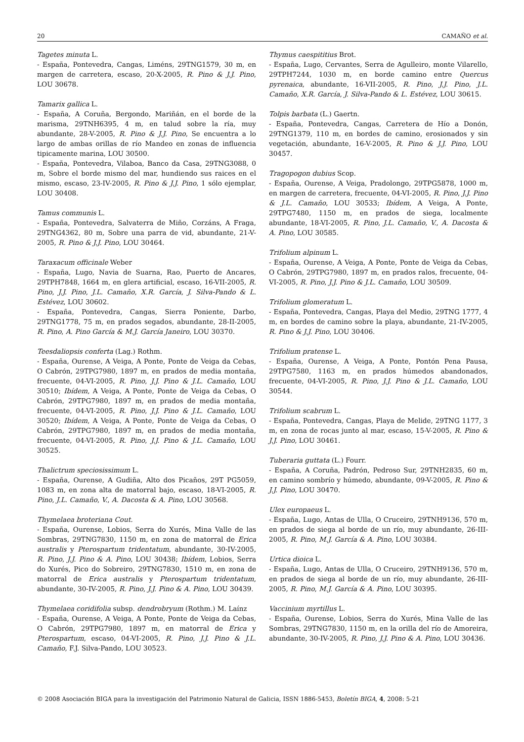20 CAMAÑO et al.
Tagetes minuta L.
- España, Pontevedra, Cangas, Liméns, 29TNG1579, 30 m, en margen de carretera, escaso, 20-X-2005, R. Pino & J.J. Pino, LOU 30678.
Tamarix gallica L.
- España, A Coruña, Bergondo, Mariñán, en el borde de la marisma, 29TNH6395, 4 m, en talud sobre la ría, muy abundante, 28-V-2005, R. Pino & J.J. Pino, Se encuentra a lo largo de ambas orillas de río Mandeo en zonas de influencia tipicamente marina, LOU 30500.
- España, Pontevedra, Vilaboa, Banco da Casa, 29TNG3088, 0 m, Sobre el borde mismo del mar, hundiendo sus raices en el mismo, escaso, 23-IV-2005, R. Pino & J.J. Pino, 1 sólo ejemplar, LOU 30408.
Tamus communis L.
- España, Pontevedra, Salvaterra de Miño, Corzáns, A Fraga, 29TNG4362, 80 m, Sobre una parra de vid, abundante, 21-V-2005, R. Pino & J.J. Pino, LOU 30464.
Taraxacum officinale Weber
- España, Lugo, Navia de Suarna, Rao, Puerto de Ancares, 29TPH7848, 1664 m, en glera artificial, escaso, 16-VII-2005, R. Pino, J.J. Pino, J.L. Camaño, X.R. García, J. Silva-Pando & L. Estévez, LOU 30602.
- España, Pontevedra, Cangas, Sierra Poniente, Darbo, 29TNG1778, 75 m, en prados segados, abundante, 28-II-2005, R. Pino, A. Pino García & M.J. García Janeiro, LOU 30370.
Teesdaliopsis conferta (Lag.) Rothm.
- España, Ourense, A Veiga, A Ponte, Ponte de Veiga da Cebas, O Cabrón, 29TPG7980, 1897 m, en prados de media montaña, frecuente, 04-VI-2005, R. Pino, J.J. Pino & J.L. Camaño, LOU 30510; Ibídem, A Veiga, A Ponte, Ponte de Veiga da Cebas, O Cabrón, 29TPG7980, 1897 m, en prados de media montaña, frecuente, 04-VI-2005, R. Pino, J.J. Pino & J.L. Camaño, LOU 30520; Ibídem, A Veiga, A Ponte, Ponte de Veiga da Cebas, O Cabrón, 29TPG7980, 1897 m, en prados de media montaña, frecuente, 04-VI-2005, R. Pino, J.J. Pino & J.L. Camaño, LOU 30525.
Thalictrum speciosissimum L.
- España, Ourense, A Gudiña, Alto dos Picaños, 29T PG5059, 1083 m, en zona alta de matorral bajo, escaso, 18-VI-2005, R. Pino, J.L. Camaño, V., A. Dacosta & A. Pino, LOU 30568.
Thymelaea broteriana Cout.
- España, Ourense, Lobios, Serra do Xurés, Mina Valle de las Sombras, 29TNG7830, 1150 m, en zona de matorral de Erica australis y Pterospartum tridentatum, abundante, 30-IV-2005, R. Pino, J.J. Pino & A. Pino, LOU 30438; Ibídem, Lobios, Serra do Xurés, Pico do Sobreiro, 29TNG7830, 1510 m, en zona de matorral de Erica australis y Pterospartum tridentatum, abundante, 30-IV-2005, R. Pino, J.J. Pino & A. Pino, LOU 30439.
Thymelaea coridifolia subsp. dendrobryum (Rothm.) M. Laínz
- España, Ourense, A Veiga, A Ponte, Ponte de Veiga da Cebas, O Cabrón, 29TPG7980, 1897 m, en matorral de Erica y Pterospartum, escaso, 04-VI-2005, R. Pino, J.J. Pino & J.L. Camaño, F.J. Silva-Pando, LOU 30523.
Thymus caespititius Brot.
- España, Lugo, Cervantes, Serra de Agulleiro, monte Vilarello, 29TPH7244, 1030 m, en borde camino entre Quercus pyrenaica, abundante, 16-VII-2005, R. Pino, J.J. Pino, J.L. Camaño, X.R. García, J. Silva-Pando & L. Estévez, LOU 30615.
Tolpis barbata (L.) Gaertn.
- España, Pontevedra, Cangas, Carretera de Hío a Donón, 29TNG1379, 110 m, en bordes de camino, erosionados y sin vegetación, abundante, 16-V-2005, R. Pino & J.J. Pino, LOU 30457.
Tragopogon dubius Scop.
- España, Ourense, A Veiga, Pradolongo, 29TPG5878, 1000 m, en margen de carretera, frecuente, 04-VI-2005, R. Pino, J.J. Pino & J.L. Camaño, LOU 30533; Ibídem, A Veiga, A Ponte, 29TPG7480, 1150 m, en prados de siega, localmente abundante, 18-VI-2005, R. Pino, J.L. Camaño, V., A. Dacosta & A. Pino, LOU 30585.
Trifolium alpinum L.
- España, Ourense, A Veiga, A Ponte, Ponte de Veiga da Cebas, O Cabrón, 29TPG7980, 1897 m, en prados ralos, frecuente, 04-VI-2005, R. Pino, J.J. Pino & J.L. Camaño, LOU 30509.
Trifolium glomeratum L.
- España, Pontevedra, Cangas, Playa del Medio, 29TNG 1777, 4 m, en bordes de camino sobre la playa, abundante, 21-IV-2005, R. Pino & J.J. Pino, LOU 30406.
Trifolium pratense L.
- España, Ourense, A Veiga, A Ponte, Pontón Pena Pausa, 29TPG7580, 1163 m, en prados húmedos abandonados, frecuente, 04-VI-2005, R. Pino, J.J. Pino & J.L. Camaño, LOU 30544.
Trifolium scabrum L.
- España, Pontevedra, Cangas, Playa de Melide, 29TNG 1177, 3 m, en zona de rocas junto al mar, escaso, 15-V-2005, R. Pino & J.J. Pino, LOU 30461.
Tuberaria guttata (L.) Fourr.
- España, A Coruña, Padrón, Pedroso Sur, 29TNH2835, 60 m, en camino sombrío y húmedo, abundante, 09-V-2005, R. Pino & J.J. Pino, LOU 30470.
Ulex europaeus L.
- España, Lugo, Antas de Ulla, O Cruceiro, 29TNH9136, 570 m, en prados de siega al borde de un río, muy abundante, 26-III-2005, R. Pino, M.J. García & A. Pino, LOU 30384.
Urtica dioica L.
- España, Lugo, Antas de Ulla, O Cruceiro, 29TNH9136, 570 m, en prados de siega al borde de un río, muy abundante, 26-III-2005, R. Pino, M.J. García & A. Pino, LOU 30395.
Vaccinium myrtillus L.
- España, Ourense, Lobios, Serra do Xurés, Mina Valle de las Sombras, 29TNG7830, 1150 m, en la orilla del río de Amoreira, abundante, 30-IV-2005, R. Pino, J.J. Pino & A. Pino, LOU 30436.
© 2008 Asociación BIGA para la investigación del Patrimonio Natural de Galicia, ISSN 1886-5453, Boletín BIGA, 4, 2008: 5-21